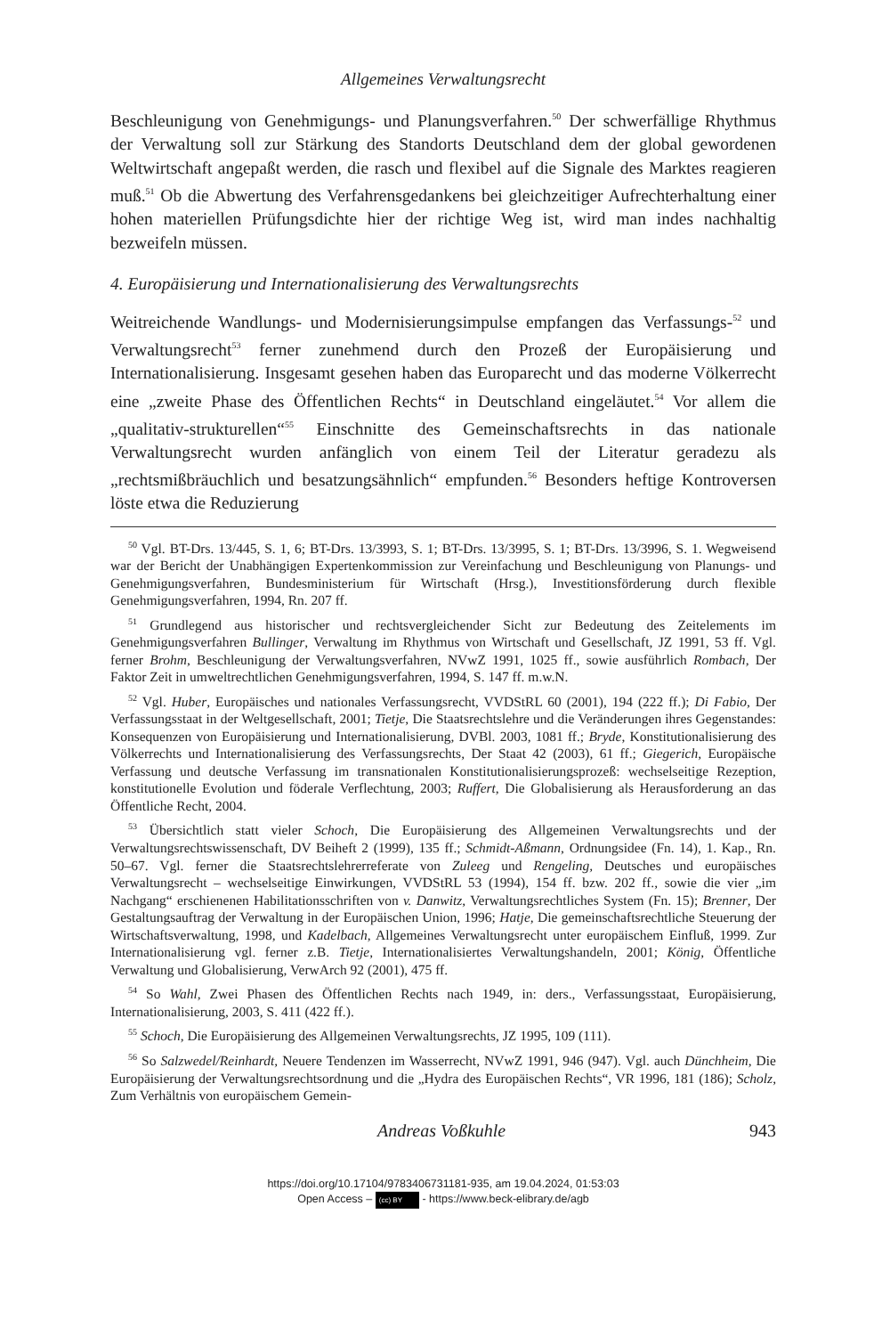Allgemeines Verwaltungsrecht
Beschleunigung von Genehmigungs- und Planungsverfahren.<sup>50</sup> Der schwerfällige Rhythmus der Verwaltung soll zur Stärkung des Standorts Deutschland dem der global gewordenen Weltwirtschaft angepaßt werden, die rasch und flexibel auf die Signale des Marktes reagieren muß.<sup>51</sup> Ob die Abwertung des Verfahrensgedankens bei gleichzeitiger Aufrechterhaltung einer hohen materiellen Prüfungsdichte hier der richtige Weg ist, wird man indes nachhaltig bezweifeln müssen.
4. Europäisierung und Internationalisierung des Verwaltungsrechts
Weitreichende Wandlungs- und Modernisierungsimpulse empfangen das Verfassungs-<sup>52</sup> und Verwaltungsrecht<sup>53</sup> ferner zunehmend durch den Prozeß der Europäisierung und Internationalisierung. Insgesamt gesehen haben das Europarecht und das moderne Völkerrecht eine „zweite Phase des Öffentlichen Rechts“ in Deutschland eingeläutet.<sup>54</sup> Vor allem die „qualitativ-strukturellen“<sup>55</sup> Einschnitte des Gemeinschaftsrechts in das nationale Verwaltungsrecht wurden anfänglich von einem Teil der Literatur geradezu als „rechtsmißbräuchlich und besatzungsähnlich“ empfunden.<sup>56</sup> Besonders heftige Kontroversen löste etwa die Reduzierung
<sup>50</sup> Vgl. BT-Drs. 13/445, S. 1, 6; BT-Drs. 13/3993, S. 1; BT-Drs. 13/3995, S. 1; BT-Drs. 13/3996, S. 1. Wegweisend war der Bericht der Unabhängigen Expertenkommission zur Vereinfachung und Beschleunigung von Planungs- und Genehmigungsverfahren, Bundesministerium für Wirtschaft (Hrsg.), Investitionsförderung durch flexible Genehmigungsverfahren, 1994, Rn. 207 ff.
<sup>51</sup> Grundlegend aus historischer und rechtsvergleichender Sicht zur Bedeutung des Zeitelements im Genehmigungsverfahren Bullinger, Verwaltung im Rhythmus von Wirtschaft und Gesellschaft, JZ 1991, 53 ff. Vgl. ferner Brohm, Beschleunigung der Verwaltungsverfahren, NVwZ 1991, 1025 ff., sowie ausführlich Rombach, Der Faktor Zeit in umweltrechtlichen Genehmigungsverfahren, 1994, S. 147 ff. m.w.N.
<sup>52</sup> Vgl. Huber, Europäisches und nationales Verfassungsrecht, VVDStRL 60 (2001), 194 (222 ff.); Di Fabio, Der Verfassungsstaat in der Weltgesellschaft, 2001; Tietje, Die Staatsrechtslehre und die Veränderungen ihres Gegenstandes: Konsequenzen von Europäisierung und Internationalisierung, DVBl. 2003, 1081 ff.; Bryde, Konstitutionalisierung des Völkerrechts und Internationalisierung des Verfassungsrechts, Der Staat 42 (2003), 61 ff.; Giegerich, Europäische Verfassung und deutsche Verfassung im transnationalen Konstitutionalisierungsprozeß: wechselseitige Rezeption, konstitutionelle Evolution und föderale Verflechtung, 2003; Ruffert, Die Globalisierung als Herausforderung an das Öffentliche Recht, 2004.
<sup>53</sup> Übersichtlich statt vieler Schoch, Die Europäisierung des Allgemeinen Verwaltungsrechts und der Verwaltungsrechtswissenschaft, DV Beiheft 2 (1999), 135 ff.; Schmidt-Aßmann, Ordnungsidee (Fn. 14), 1. Kap., Rn. 50–67. Vgl. ferner die Staatsrechtslehrerreferate von Zuleeg und Rengeling, Deutsches und europäisches Verwaltungsrecht – wechselseitige Einwirkungen, VVDStRL 53 (1994), 154 ff. bzw. 202 ff., sowie die vier „im Nachgang“ erschienenen Habilitationsschriften von v. Danwitz, Verwaltungsrechtliches System (Fn. 15); Brenner, Der Gestaltungsauftrag der Verwaltung in der Europäischen Union, 1996; Hatje, Die gemeinschaftsrechtliche Steuerung der Wirtschaftsverwaltung, 1998, und Kadelbach, Allgemeines Verwaltungsrecht unter europäischem Einfluß, 1999. Zur Internationalisierung vgl. ferner z.B. Tietje, Internationalisiertes Verwaltungshandeln, 2001; König, Öffentliche Verwaltung und Globalisierung, VerwArch 92 (2001), 475 ff.
<sup>54</sup> So Wahl, Zwei Phasen des Öffentlichen Rechts nach 1949, in: ders., Verfassungsstaat, Europäisierung, Internationalisierung, 2003, S. 411 (422 ff.).
<sup>55</sup> Schoch, Die Europäisierung des Allgemeinen Verwaltungsrechts, JZ 1995, 109 (111).
<sup>56</sup> So Salzwedel/Reinhardt, Neuere Tendenzen im Wasserrecht, NVwZ 1991, 946 (947). Vgl. auch Dünchheim, Die Europäisierung der Verwaltungsrechtsordnung und die „Hydra des Europäischen Rechts“, VR 1996, 181 (186); Scholz, Zum Verhältnis von europäischem Gemein-
Andreas Voßkuhle 943
https://doi.org/10.17104/9783406731181-935, am 19.04.2024, 01:53:03
Open Access – (cc) BY - https://www.beck-elibrary.de/agb